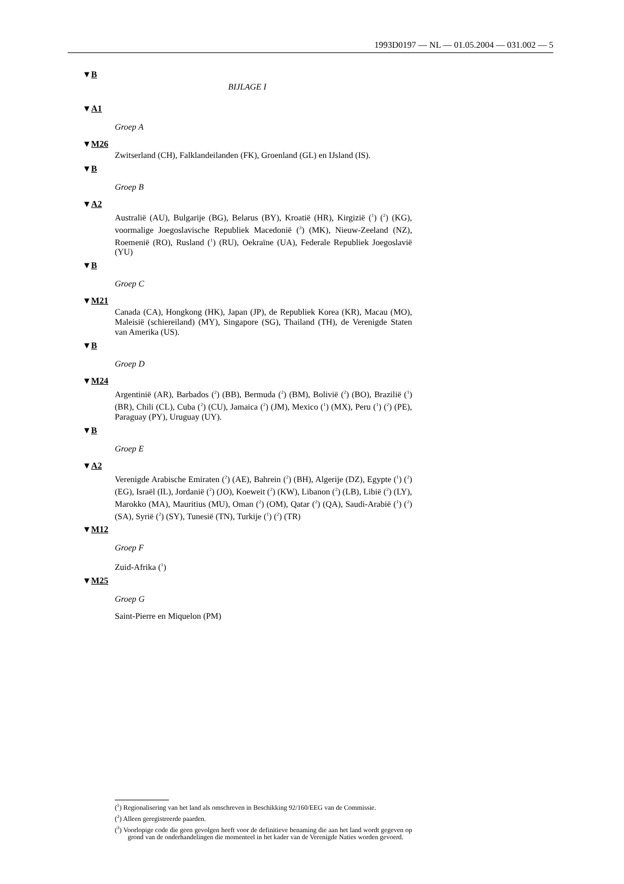1993D0197 — NL — 01.05.2004 — 031.002 — 5
▼B
BIJLAGE I
▼A1
Groep A
▼M26
Zwitserland (CH), Falklandeilanden (FK), Groenland (GL) en IJsland (IS).
▼B
Groep B
▼A2
Australië (AU), Bulgarije (BG), Belarus (BY), Kroatië (HR), Kirgizië (<sup>1</sup>) (<sup>2</sup>) (KG), voormalige Joegoslavische Republiek Macedonië (<sup>3</sup>) (MK), Nieuw-Zeeland (NZ), Roemenië (RO), Rusland (<sup>1</sup>) (RU), Oekraïne (UA), Federale Republiek Joegoslavië (YU)
▼B
Groep C
▼M21
Canada (CA), Hongkong (HK), Japan (JP), de Republiek Korea (KR), Macau (MO), Maleisië (schiereiland) (MY), Singapore (SG), Thailand (TH), de Verenigde Staten van Amerika (US).
▼B
Groep D
▼M24
Argentinië (AR), Barbados (<sup>2</sup>) (BB), Bermuda (<sup>2</sup>) (BM), Bolivië (<sup>2</sup>) (BO), Brazilië (<sup>1</sup>) (BR), Chili (CL), Cuba (<sup>2</sup>) (CU), Jamaica (<sup>2</sup>) (JM), Mexico (<sup>1</sup>) (MX), Peru (<sup>1</sup>) (<sup>2</sup>) (PE), Paraguay (PY), Uruguay (UY).
▼B
Groep E
▼A2
Verenigde Arabische Emiraten (<sup>2</sup>) (AE), Bahrein (<sup>2</sup>) (BH), Algerije (DZ), Egypte (<sup>1</sup>) (<sup>2</sup>) (EG), Israël (IL), Jordanië (<sup>2</sup>) (JO), Koeweit (<sup>2</sup>) (KW), Libanon (<sup>2</sup>) (LB), Libië (<sup>2</sup>) (LY), Marokko (MA), Mauritius (MU), Oman (<sup>2</sup>) (OM), Qatar (<sup>2</sup>) (QA), Saudi-Arabië (<sup>1</sup>) (<sup>2</sup>) (SA), Syrië (<sup>2</sup>) (SY), Tunesië (TN), Turkije (<sup>1</sup>) (<sup>2</sup>) (TR)
▼M12
Groep F
Zuid-Afrika (<sup>1</sup>)
▼M25
Groep G
Saint-Pierre en Miquelon (PM)
(<sup>1</sup>) Regionalisering van het land als omschreven in Beschikking 92/160/EEG van de Commissie.
(<sup>2</sup>) Alleen geregistreerde paarden.
(<sup>3</sup>) Voorlopige code die geen gevolgen heeft voor de definitieve benaming die aan het land wordt gegeven op grond van de onderhandelingen die momenteel in het kader van de Verenigde Naties worden gevoerd.